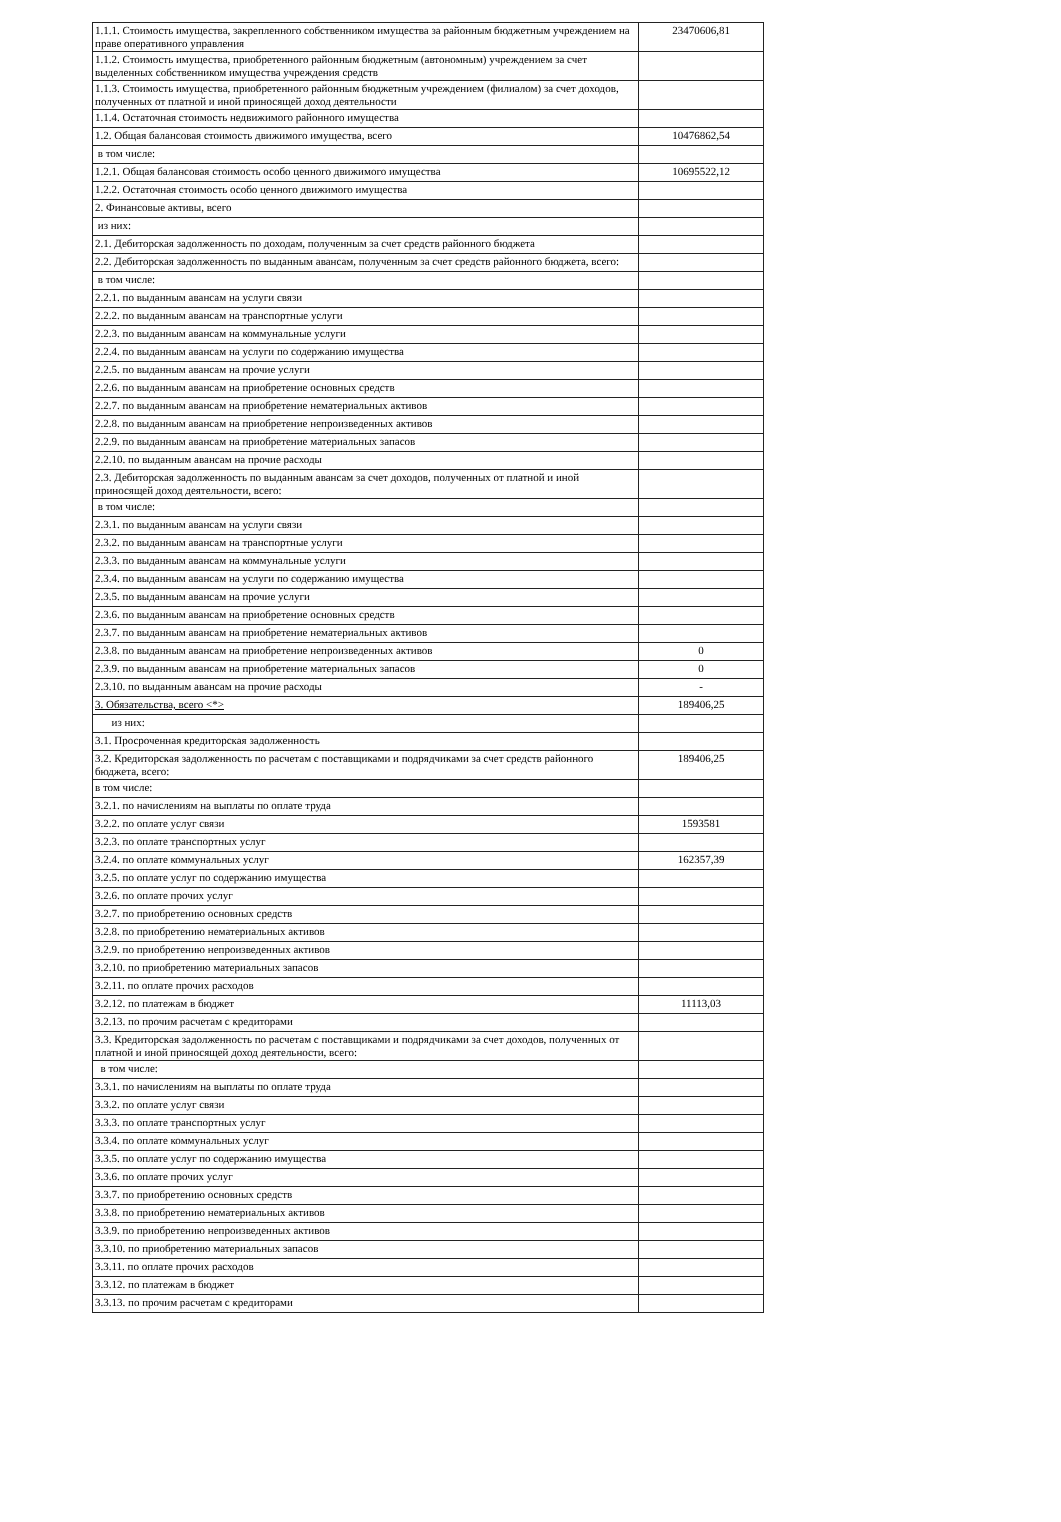| 1.1.1. Стоимость имущества, закрепленного собственником имущества за районным бюджетным учреждением на праве оперативного управления | 23470606,81 |
| 1.1.2. Стоимость имущества, приобретенного районным бюджетным (автономным) учреждением за счет выделенных собственником имущества учреждения средств | |
| 1.1.3. Стоимость имущества, приобретенного районным бюджетным учреждением (филиалом) за счет доходов, полученных от платной и иной приносящей доход деятельности | |
| 1.1.4. Остаточная стоимость недвижимого районного имущества | |
| 1.2. Общая балансовая стоимость движимого имущества, всего | 10476862,54 |
| в том числе: | |
| 1.2.1. Общая балансовая стоимость особо ценного движимого имущества | 10695522,12 |
| 1.2.2. Остаточная стоимость особо ценного движимого имущества | |
| 2. Финансовые активы, всего | |
| из них: | |
| 2.1. Дебиторская задолженность по доходам, полученным за счет средств районного бюджета | |
| 2.2. Дебиторская задолженность по выданным авансам, полученным за счет средств районного бюджета, всего: | |
| в том числе: | |
| 2.2.1. по выданным авансам на услуги связи | |
| 2.2.2. по выданным авансам на транспортные услуги | |
| 2.2.3. по выданным авансам на коммунальные услуги | |
| 2.2.4. по выданным авансам на услуги по содержанию имущества | |
| 2.2.5. по выданным авансам на прочие услуги | |
| 2.2.6. по выданным авансам на приобретение основных средств | |
| 2.2.7. по выданным авансам на приобретение нематериальных активов | |
| 2.2.8. по выданным авансам на приобретение непроизведенных активов | |
| 2.2.9. по выданным авансам на приобретение материальных запасов | |
| 2.2.10. по выданным авансам на прочие расходы | |
| 2.3. Дебиторская задолженность по выданным авансам за счет доходов, полученных от платной и иной приносящей доход деятельности, всего: | |
| в том числе: | |
| 2.3.1. по выданным авансам на услуги связи | |
| 2.3.2. по выданным авансам на транспортные услуги | |
| 2.3.3. по выданным авансам на коммунальные услуги | |
| 2.3.4. по выданным авансам на услуги по содержанию имущества | |
| 2.3.5. по выданным авансам на прочие услуги | |
| 2.3.6. по выданным авансам на приобретение основных средств | |
| 2.3.7. по выданным авансам на приобретение нематериальных активов | |
| 2.3.8. по выданным авансам на приобретение непроизведенных активов | 0 |
| 2.3.9. по выданным авансам на приобретение материальных запасов | 0 |
| 2.3.10. по выданным авансам на прочие расходы | - |
| 3. Обязательства, всего <*> | 189406,25 |
| из них: | |
| 3.1. Просроченная кредиторская задолженность | |
| 3.2. Кредиторская задолженность по расчетам с поставщиками и подрядчиками за счет средств районного бюджета, всего: | 189406,25 |
| в том числе: | |
| 3.2.1. по начислениям на выплаты по оплате труда | |
| 3.2.2. по оплате услуг связи | 1593581 |
| 3.2.3. по оплате транспортных услуг | |
| 3.2.4. по оплате коммунальных услуг | 162357,39 |
| 3.2.5. по оплате услуг по содержанию имущества | |
| 3.2.6. по оплате прочих услуг | |
| 3.2.7. по приобретению основных средств | |
| 3.2.8. по приобретению нематериальных активов | |
| 3.2.9. по приобретению непроизведенных активов | |
| 3.2.10. по приобретению материальных запасов | |
| 3.2.11. по оплате прочих расходов | |
| 3.2.12. по платежам в бюджет | 11113,03 |
| 3.2.13. по прочим расчетам с кредиторами | |
| 3.3. Кредиторская задолженность по расчетам с поставщиками и подрядчиками за счет доходов, полученных от платной и иной приносящей доход деятельности, всего: | |
| в том числе: | |
| 3.3.1. по начислениям на выплаты по оплате труда | |
| 3.3.2. по оплате услуг связи | |
| 3.3.3. по оплате транспортных услуг | |
| 3.3.4. по оплате коммунальных услуг | |
| 3.3.5. по оплате услуг по содержанию имущества | |
| 3.3.6. по оплате прочих услуг | |
| 3.3.7. по приобретению основных средств | |
| 3.3.8. по приобретению нематериальных активов | |
| 3.3.9. по приобретению непроизведенных активов | |
| 3.3.10. по приобретению материальных запасов | |
| 3.3.11. по оплате прочих расходов | |
| 3.3.12. по платежам в бюджет | |
| 3.3.13. по прочим расчетам с кредиторами | |